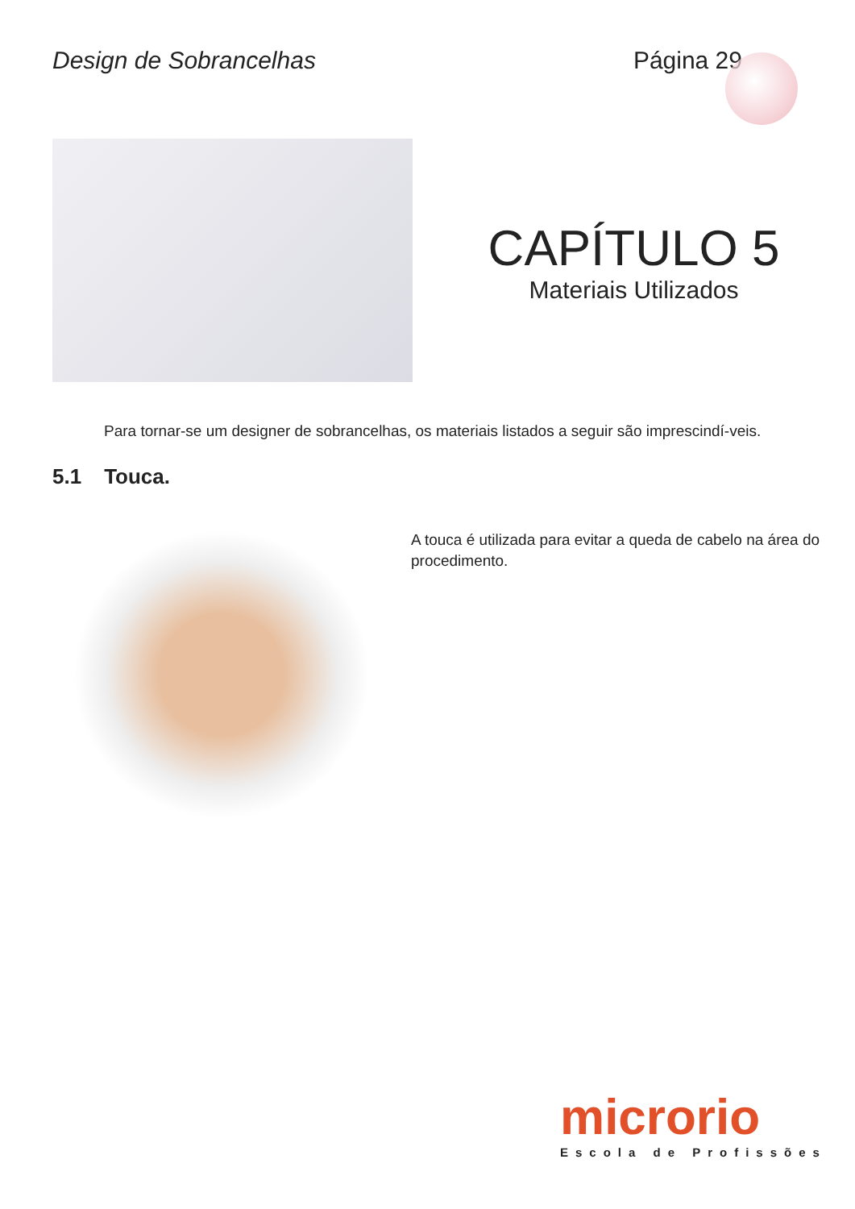Design de Sobrancelhas Página 29
CAPÍTULO 5
Materiais Utilizados
Para tornar-se um designer de sobrancelhas, os materiais listados a seguir são imprescindí-veis.
5.1 Touca.
A touca é utilizada para evitar a queda de cabelo na área do procedimento.
microrio
Escola de Profissões